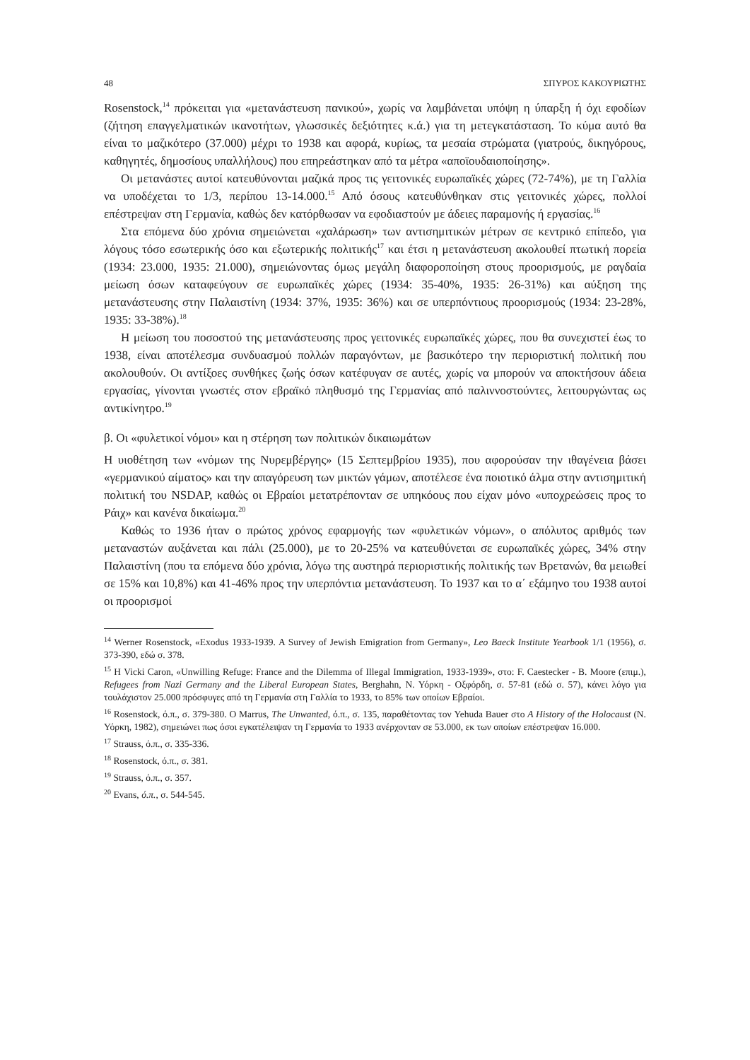48 ΣΠΥΡΟΣ ΚΑΚΟΥΡΙΩΤΗΣ
Rosenstock,<sup>14</sup> πρόκειται για «μετανάστευση πανικού», χωρίς να λαμβάνεται υπόψη η ύπαρξη ή όχι εφοδίων (ζήτηση επαγγελματικών ικανοτήτων, γλωσσικές δεξιότητες κ.ά.) για τη μετεγκατάσταση. Το κύμα αυτό θα είναι το μαζικότερο (37.000) μέχρι το 1938 και αφορά, κυρίως, τα μεσαία στρώματα (γιατρούς, δικηγόρους, καθηγητές, δημοσίους υπαλλήλους) που επηρεάστηκαν από τα μέτρα «αποϊουδαιοποίησης».
Οι μετανάστες αυτοί κατευθύνονται μαζικά προς τις γειτονικές ευρωπαϊκές χώρες (72-74%), με τη Γαλλία να υποδέχεται το 1/3, περίπου 13-14.000.<sup>15</sup> Από όσους κατευθύνθηκαν στις γειτονικές χώρες, πολλοί επέστρεψαν στη Γερμανία, καθώς δεν κατόρθωσαν να εφοδιαστούν με άδειες παραμονής ή εργασίας.<sup>16</sup>
Στα επόμενα δύο χρόνια σημειώνεται «χαλάρωση» των αντισημιτικών μέτρων σε κεντρικό επίπεδο, για λόγους τόσο εσωτερικής όσο και εξωτερικής πολιτικής<sup>17</sup> και έτσι η μετανάστευση ακολουθεί πτωτική πορεία (1934: 23.000, 1935: 21.000), σημειώνοντας όμως μεγάλη διαφοροποίηση στους προορισμούς, με ραγδαία μείωση όσων καταφεύγουν σε ευρωπαϊκές χώρες (1934: 35-40%, 1935: 26-31%) και αύξηση της μετανάστευσης στην Παλαιστίνη (1934: 37%, 1935: 36%) και σε υπερπόντιους προορισμούς (1934: 23-28%, 1935: 33-38%).<sup>18</sup>
Η μείωση του ποσοστού της μετανάστευσης προς γειτονικές ευρωπαϊκές χώρες, που θα συνεχιστεί έως το 1938, είναι αποτέλεσμα συνδυασμού πολλών παραγόντων, με βασικότερο την περιοριστική πολιτική που ακολουθούν. Οι αντίξοες συνθήκες ζωής όσων κατέφυγαν σε αυτές, χωρίς να μπορούν να αποκτήσουν άδεια εργασίας, γίνονται γνωστές στον εβραϊκό πληθυσμό της Γερμανίας από παλιννοστούντες, λειτουργώντας ως αντικίνητρο.<sup>19</sup>
β. Οι «φυλετικοί νόμοι» και η στέρηση των πολιτικών δικαιωμάτων
Η υιοθέτηση των «νόμων της Νυρεμβέργης» (15 Σεπτεμβρίου 1935), που αφορούσαν την ιθαγένεια βάσει «γερμανικού αίματος» και την απαγόρευση των μικτών γάμων, αποτέλεσε ένα ποιοτικό άλμα στην αντισημιτική πολιτική του NSDAP, καθώς οι Εβραίοι μετατρέπονταν σε υπηκόους που είχαν μόνο «υποχρεώσεις προς το Ράιχ» και κανένα δικαίωμα.<sup>20</sup>
Καθώς το 1936 ήταν ο πρώτος χρόνος εφαρμογής των «φυλετικών νόμων», ο απόλυτος αριθμός των μεταναστών αυξάνεται και πάλι (25.000), με το 20-25% να κατευθύνεται σε ευρωπαϊκές χώρες, 34% στην Παλαιστίνη (που τα επόμενα δύο χρόνια, λόγω της αυστηρά περιοριστικής πολιτικής των Βρετανών, θα μειωθεί σε 15% και 10,8%) και 41-46% προς την υπερπόντια μετανάστευση. Το 1937 και το α΄ εξάμηνο του 1938 αυτοί οι προορισμοί
<sup>14</sup> Werner Rosenstock, «Exodus 1933-1939. A Survey of Jewish Emigration from Germany», Leo Baeck Institute Yearbook 1/1 (1956), σ. 373-390, εδώ σ. 378.
<sup>15</sup> Η Vicki Caron, «Unwilling Refuge: France and the Dilemma of Illegal Immigration, 1933-1939», στο: F. Caestecker - B. Moore (επιμ.), Refugees from Nazi Germany and the Liberal European States, Berghahn, Ν. Υόρκη - Οξφόρδη, σ. 57-81 (εδώ σ. 57), κάνει λόγο για τουλάχιστον 25.000 πρόσφυγες από τη Γερμανία στη Γαλλία το 1933, το 85% των οποίων Εβραίοι.
<sup>16</sup> Rosenstock, ό.π., σ. 379-380. Ο Marrus, The Unwanted, ό.π., σ. 135, παραθέτοντας τον Yehuda Bauer στο A History of the Holocaust (Ν. Υόρκη, 1982), σημειώνει πως όσοι εγκατέλειψαν τη Γερμανία το 1933 ανέρχονταν σε 53.000, εκ των οποίων επέστρεψαν 16.000.
<sup>17</sup> Strauss, ό.π., σ. 335-336.
<sup>18</sup> Rosenstock, ό.π., σ. 381.
<sup>19</sup> Strauss, ό.π., σ. 357.
<sup>20</sup> Evans, ό.π., σ. 544-545.